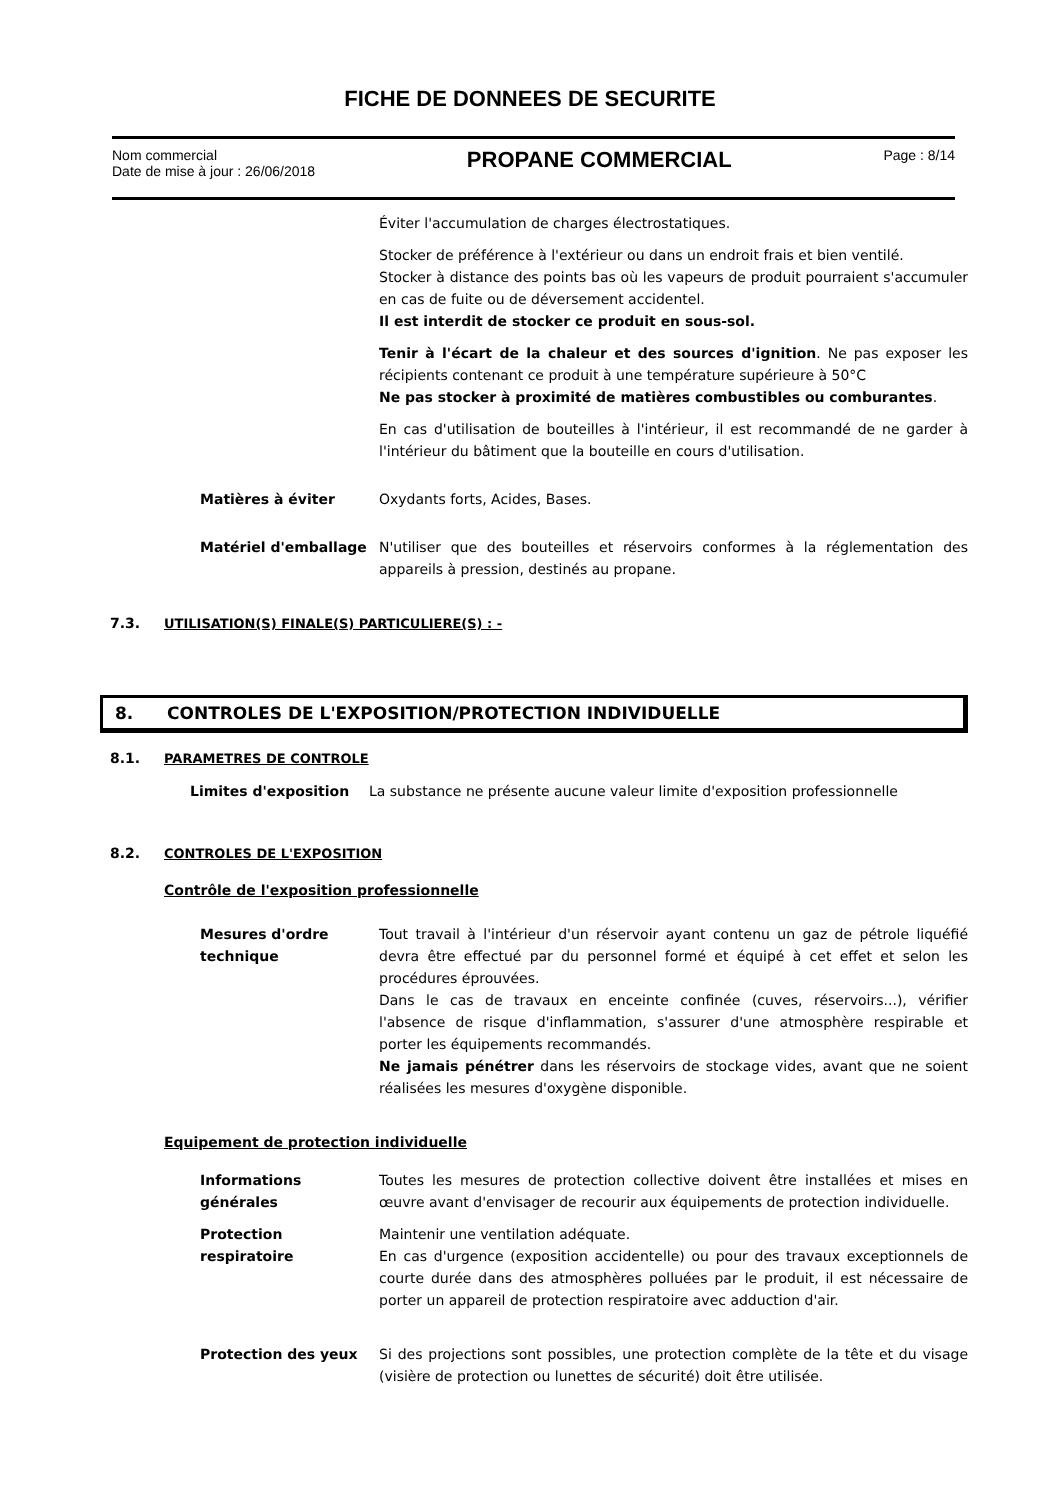FICHE DE DONNEES DE SECURITE
Nom commercial
Date de mise à jour : 26/06/2018
PROPANE COMMERCIAL
Page : 8/14
Éviter l'accumulation de charges électrostatiques.
Stocker de préférence à l'extérieur ou dans un endroit frais et bien ventilé.
Stocker à distance des points bas où les vapeurs de produit pourraient s'accumuler en cas de fuite ou de déversement accidentel.
Il est interdit de stocker ce produit en sous-sol.
Tenir à l'écart de la chaleur et des sources d'ignition. Ne pas exposer les récipients contenant ce produit à une température supérieure à 50°C
Ne pas stocker à proximité de matières combustibles ou comburantes.
En cas d'utilisation de bouteilles à l'intérieur, il est recommandé de ne garder à l'intérieur du bâtiment que la bouteille en cours d'utilisation.
Matières à éviter Oxydants forts, Acides, Bases.
Matériel d'emballage N'utiliser que des bouteilles et réservoirs conformes à la réglementation des appareils à pression, destinés au propane.
7.3. UTILISATION(S) FINALE(S) PARTICULIERE(S) : -
8. CONTROLES DE L'EXPOSITION/PROTECTION INDIVIDUELLE
8.1. PARAMETRES DE CONTROLE
Limites d'exposition La substance ne présente aucune valeur limite d'exposition professionnelle
8.2. CONTROLES DE L'EXPOSITION
Contrôle de l'exposition professionnelle
Mesures d'ordre
technique
Tout travail à l'intérieur d'un réservoir ayant contenu un gaz de pétrole liquéfié devra être effectué par du personnel formé et équipé à cet effet et selon les procédures éprouvées.
Dans le cas de travaux en enceinte confinée (cuves, réservoirs...), vérifier l'absence de risque d'inflammation, s'assurer d'une atmosphère respirable et porter les équipements recommandés.
Ne jamais pénétrer dans les réservoirs de stockage vides, avant que ne soient réalisées les mesures d'oxygène disponible.
Equipement de protection individuelle
Informations
générales
Toutes les mesures de protection collective doivent être installées et mises en œuvre avant d'envisager de recourir aux équipements de protection individuelle.
Protection
respiratoire
Maintenir une ventilation adéquate.
En cas d'urgence (exposition accidentelle) ou pour des travaux exceptionnels de courte durée dans des atmosphères polluées par le produit, il est nécessaire de porter un appareil de protection respiratoire avec adduction d'air.
Protection des yeux Si des projections sont possibles, une protection complète de la tête et du visage (visière de protection ou lunettes de sécurité) doit être utilisée.